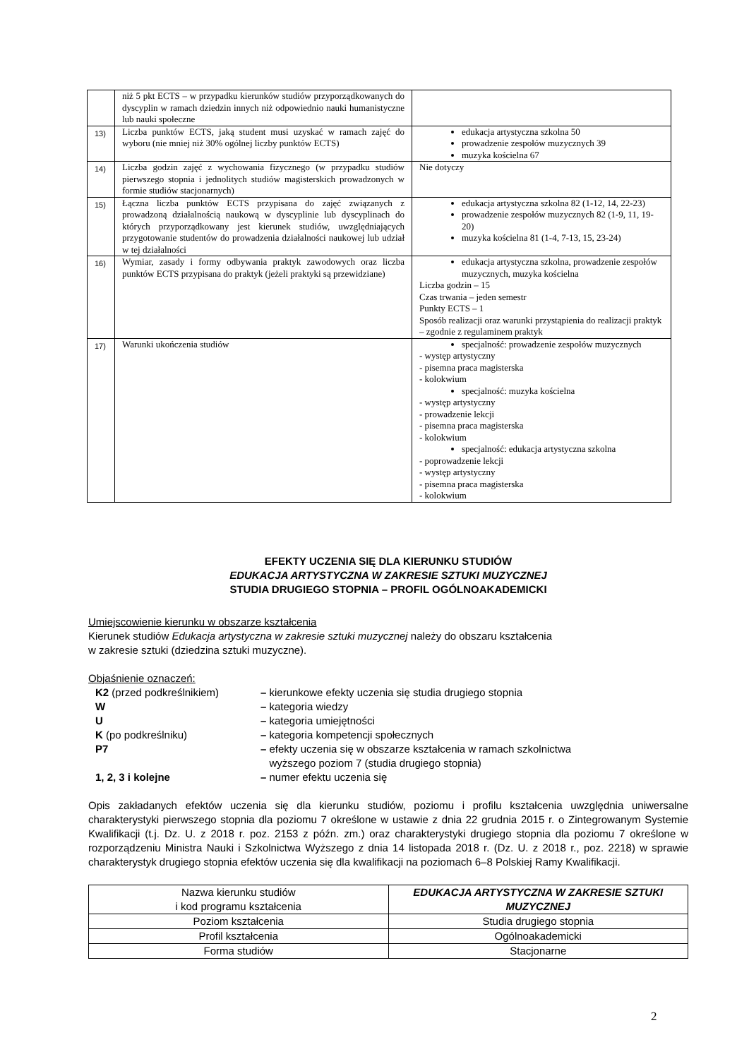| | niż 5 pkt ECTS – w przypadku kierunków studiów przyporządkowanych do dyscyplin w ramach dziedzin innych niż odpowiednio nauki humanistyczne lub nauki społeczne | |
| 13) | Liczba punktów ECTS, jaką student musi uzyskać w ramach zajęć do wyboru (nie mniej niż 30% ogólnej liczby punktów ECTS) | edukacja artystyczna szkolna 50 prowadzenie zespołów muzycznych 39 muzyka kościelna 67 |
| 14) | Liczba godzin zajęć z wychowania fizycznego (w przypadku studiów pierwszego stopnia i jednolitych studiów magisterskich prowadzonych w formie studiów stacjonarnych) | Nie dotyczy |
| 15) | Łączna liczba punktów ECTS przypisana do zajęć związanych z prowadzoną działalnością naukową w dyscyplinie lub dyscyplinach do których przyporządkowany jest kierunek studiów, uwzględniających przygotowanie studentów do prowadzenia działalności naukowej lub udział w tej działalności | edukacja artystyczna szkolna 82 (1-12, 14, 22-23) prowadzenie zespołów muzycznych 82 (1-9, 11, 19-20) muzyka kościelna 81 (1-4, 7-13, 15, 23-24) |
| 16) | Wymiar, zasady i formy odbywania praktyk zawodowych oraz liczba punktów ECTS przypisana do praktyk (jeżeli praktyki są przewidziane) | edukacja artystyczna szkolna, prowadzenie zespołów muzycznych, muzyka kościelna Liczba godzin – 15 Czas trwania – jeden semestr Punkty ECTS – 1 Sposób realizacji oraz warunki przystąpienia do realizacji praktyk – zgodnie z regulaminem praktyk |
| 17) | Warunki ukończenia studiów | specjalność: prowadzenie zespołów muzycznych - występ artystyczny - pisemna praca magisterska - kolokwium specjalność: muzyka kościelna - występ artystyczny - prowadzenie lekcji - pisemna praca magisterska - kolokwium specjalność: edukacja artystyczna szkolna - poprowadzenie lekcji - występ artystyczny - pisemna praca magisterska - kolokwium |
EFEKTY UCZENIA SIĘ DLA KIERUNKU STUDIÓW
EDUKACJA ARTYSTYCZNA W ZAKRESIE SZTUKI MUZYCZNEJ
STUDIA DRUGIEGO STOPNIA – PROFIL OGÓLNOAKADEMICKI
Umiejscowienie kierunku w obszarze kształcenia
Kierunek studiów Edukacja artystyczna w zakresie sztuki muzycznej należy do obszaru kształcenia
w zakresie sztuki (dziedzina sztuki muzyczne).
Objaśnienie oznaczeń:
| K2 (przed podkreślnikiem) | – kierunkowe efekty uczenia się studia drugiego stopnia |
| W | – kategoria wiedzy |
| U | – kategoria umiejętności |
| K (po podkreślniku) | – kategoria kompetencji społecznych |
| P7 | – efekty uczenia się w obszarze kształcenia w ramach szkolnictwa wyższego poziom 7 (studia drugiego stopnia) |
| 1, 2, 3 i kolejne | – numer efektu uczenia się |
Opis zakładanych efektów uczenia się dla kierunku studiów, poziomu i profilu kształcenia uwzględnia uniwersalne charakterystyki pierwszego stopnia dla poziomu 7 określone w ustawie z dnia 22 grudnia 2015 r. o Zintegrowanym Systemie Kwalifikacji (t.j. Dz. U. z 2018 r. poz. 2153 z późn. zm.) oraz charakterystyki drugiego stopnia dla poziomu 7 określone w rozporządzeniu Ministra Nauki i Szkolnictwa Wyższego z dnia 14 listopada 2018 r. (Dz. U. z 2018 r., poz. 2218) w sprawie charakterystyk drugiego stopnia efektów uczenia się dla kwalifikacji na poziomach 6–8 Polskiej Ramy Kwalifikacji.
| Nazwa kierunku studiów i kod programu kształcenia | EDUKACJA ARTYSTYCZNA W ZAKRESIE SZTUKI MUZYCZNEJ |
| Poziom kształcenia | Studia drugiego stopnia |
| Profil kształcenia | Ogólnoakademicki |
| Forma studiów | Stacjonarne |
2